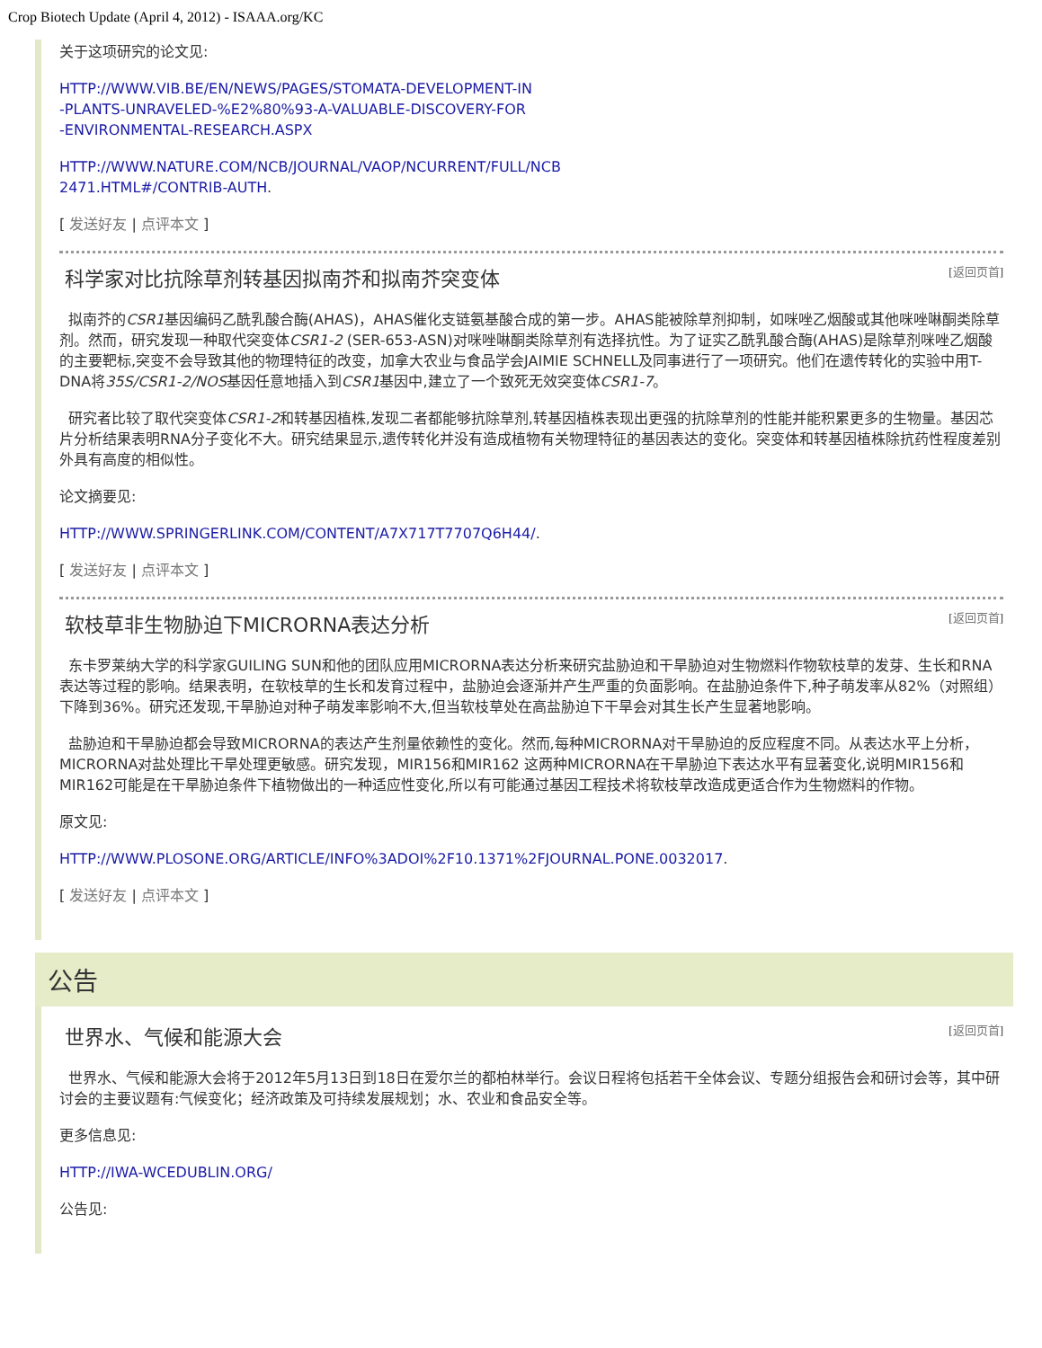Crop Biotech Update (April 4, 2012) - ISAAA.org/KC
关于这项研究的论文见:
HTTP://WWW.VIB.BE/EN/NEWS/PAGES/STOMATA-DEVELOPMENT-IN
-PLANTS-UNRAVELED-%E2%80%93-A-VALUABLE-DISCOVERY-FOR
-ENVIRONMENTAL-RESEARCH.ASPX
HTTP://WWW.NATURE.COM/NCB/JOURNAL/VAOP/NCURRENT/FULL/NCB
2471.HTML#/CONTRIB-AUTH.
[ 发送好友 | 点评本文 ]
科学家对比抗除草剂转基因拟南芥和拟南芥突变体 [返回页首]
拟南芥的CSR1基因编码乙酰乳酸合酶(AHAS)，AHAS催化支链氨基酸合成的第一步。AHAS能被除草剂抑制，如咪唑乙烟酸或其他咪唑啉酮类除草剂。然而，研究发现一种取代突变体CSR1-2 (SER-653-ASN)对咪唑啉酮类除草剂有选择抗性。为了证实乙酰乳酸合酶(AHAS)是除草剂咪唑乙烟酸的主要靶标,突变不会导致其他的物理特征的改变，加拿大农业与食品学会JAIMIE SCHNELL及同事进行了一项研究。他们在遗传转化的实验中用T-DNA将35S/CSR1-2/NOS基因任意地插入到CSR1基因中,建立了一个致死无效突变体CSR1-7。
研究者比较了取代突变体CSR1-2和转基因植株,发现二者都能够抗除草剂,转基因植株表现出更强的抗除草剂的性能并能积累更多的生物量。基因芯片分析结果表明RNA分子变化不大。研究结果显示,遗传转化并没有造成植物有关物理特征的基因表达的变化。突变体和转基因植株除抗药性程度差别外具有高度的相似性。
论文摘要见:
HTTP://WWW.SPRINGERLINK.COM/CONTENT/A7X717T7707Q6H44/.
[ 发送好友 | 点评本文 ]
软枝草非生物胁迫下MICRORNA表达分析 [返回页首]
东卡罗莱纳大学的科学家GUILING SUN和他的团队应用MICRORNA表达分析来研究盐胁迫和干旱胁迫对生物燃料作物软枝草的发芽、生长和RNA表达等过程的影响。结果表明，在软枝草的生长和发育过程中，盐胁迫会逐渐并产生严重的负面影响。在盐胁迫条件下,种子萌发率从82%（对照组）下降到36%。研究还发现,干旱胁迫对种子萌发率影响不大,但当软枝草处在高盐胁迫下干旱会对其生长产生显著地影响。
盐胁迫和干旱胁迫都会导致MICRORNA的表达产生剂量依赖性的变化。然而,每种MICRORNA对干旱胁迫的反应程度不同。从表达水平上分析，MICRORNA对盐处理比干旱处理更敏感。研究发现，MIR156和MIR162 这两种MICRORNA在干旱胁迫下表达水平有显著变化,说明MIR156和MIR162可能是在干旱胁迫条件下植物做出的一种适应性变化,所以有可能通过基因工程技术将软枝草改造成更适合作为生物燃料的作物。
原文见:
HTTP://WWW.PLOSONE.ORG/ARTICLE/INFO%3ADOI%2F10.1371%2FJOURNAL.PONE.0032017.
[ 发送好友 | 点评本文 ]
公告
世界水、气候和能源大会 [返回页首]
世界水、气候和能源大会将于2012年5月13日到18日在爱尔兰的都柏林举行。会议日程将包括若干全体会议、专题分组报告会和研讨会等，其中研讨会的主要议题有:气候变化；经济政策及可持续发展规划；水、农业和食品安全等。
更多信息见:
HTTP://IWA-WCEDUBLIN.ORG/
公告见: